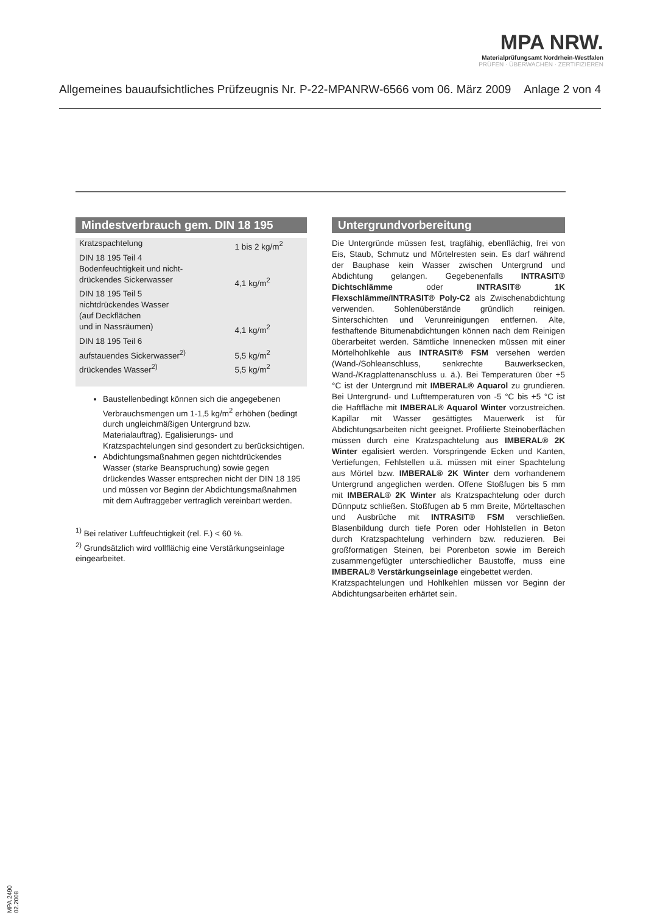MPA NRW.
Materialprüfungsamt Nordrhein-Westfalen
PRÜFEN · ÜBERWACHEN · ZERTIFIZIEREN
Allgemeines bauaufsichtliches Prüfzeugnis Nr. P-22-MPANRW-6566 vom 06. März 2009 Anlage 2 von 4
Mindestverbrauch gem. DIN 18 195
| Kratzspachtelung | 1 bis 2 kg/m<sup>2</sup> |
| DIN 18 195 Teil 4 | |
| Bodenfeuchtigkeit und nicht- | |
| drückendes Sickerwasser | 4,1 kg/m<sup>2</sup> |
| DIN 18 195 Teil 5 | |
| nichtdrückendes Wasser | |
| (auf Deckflächen | |
| und in Nassräumen) | 4,1 kg/m<sup>2</sup> |
| DIN 18 195 Teil 6 | |
| aufstauendes Sickerwasser<sup>2)</sup> | 5,5 kg/m<sup>2</sup> |
| drückendes Wasser<sup>2)</sup> | 5,5 kg/m<sup>2</sup> |
Baustellenbedingt können sich die angegebenen Verbrauchsmengen um 1-1,5 kg/m<sup>2</sup> erhöhen (bedingt durch ungleichmäßigen Untergrund bzw. Materialauftrag). Egalisierungs- und Kratzspachtelungen sind gesondert zu berücksichtigen.
Abdichtungsmaßnahmen gegen nichtdrückendes Wasser (starke Beanspruchung) sowie gegen drückendes Wasser entsprechen nicht der DIN 18 195 und müssen vor Beginn der Abdichtungsmaßnahmen mit dem Auftraggeber vertraglich vereinbart werden.
<sup>1)</sup> Bei relativer Luftfeuchtigkeit (rel. F.) < 60 %.
<sup>2)</sup> Grundsätzlich wird vollflächig eine Verstärkungseinlage eingearbeitet.
Untergrundvorbereitung
Die Untergründe müssen fest, tragfähig, ebenflächig, frei von Eis, Staub, Schmutz und Mörtelresten sein. Es darf während der Bauphase kein Wasser zwischen Untergrund und Abdichtung gelangen. Gegebenenfalls INTRASIT® Dichtschlämme oder INTRASIT® 1K Flexschlämme/INTRASIT® Poly-C2 als Zwischenabdichtung verwenden. Sohlenüberstände gründlich reinigen. Sinterschichten und Verunreinigungen entfernen. Alte, festhaftende Bitumenabdichtungen können nach dem Reinigen überarbeitet werden. Sämtliche Innenecken müssen mit einer Mörtelhohlkehle aus INTRASIT® FSM versehen werden (Wand-/Sohleanschluss, senkrechte Bauwerksecken, Wand-/Kragplattenanschluss u. ä.). Bei Temperaturen über +5 °C ist der Untergrund mit IMBERAL® Aquarol zu grundieren. Bei Untergrund- und Lufttemperaturen von -5 °C bis +5 °C ist die Haftfläche mit IMBERAL® Aquarol Winter vorzustreichen. Kapillar mit Wasser gesättigtes Mauerwerk ist für Abdichtungsarbeiten nicht geeignet. Profilierte Steinoberflächen müssen durch eine Kratzspachtelung aus IMBERAL® 2K Winter egalisiert werden. Vorspringende Ecken und Kanten, Vertiefungen, Fehlstellen u.ä. müssen mit einer Spachtelung aus Mörtel bzw. IMBERAL® 2K Winter dem vorhandenem Untergrund angeglichen werden. Offene Stoßfugen bis 5 mm mit IMBERAL® 2K Winter als Kratzspachtelung oder durch Dünnputz schließen. Stoßfugen ab 5 mm Breite, Mörteltaschen und Ausbrüche mit INTRASIT® FSM verschließen. Blasenbildung durch tiefe Poren oder Hohlstellen in Beton durch Kratzspachtelung verhindern bzw. reduzieren. Bei großformatigen Steinen, bei Porenbeton sowie im Bereich zusammengefügter unterschiedlicher Baustoffe, muss eine IMBERAL® Verstärkungseinlage eingebettet werden.
Kratzspachtelungen und Hohlkehlen müssen vor Beginn der Abdichtungsarbeiten erhärtet sein.
MPA 2490 02.2008